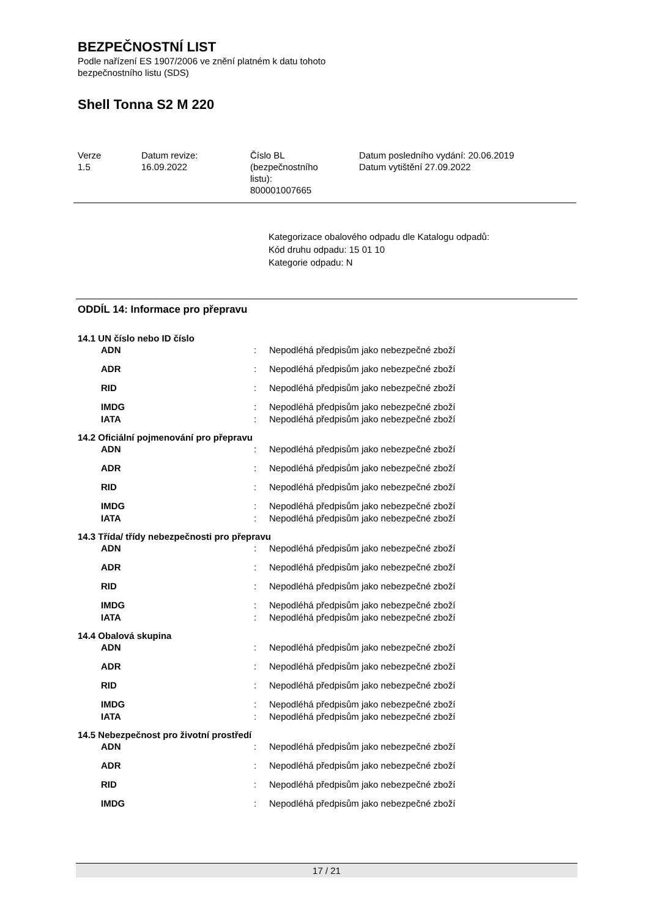BEZPEČNOSTNÍ LIST
Podle nařízení ES 1907/2006 ve znění platném k datu tohoto
bezpečnostního listu (SDS)
Shell Tonna S2 M 220
| Verze 1.5 | Datum revize: 16.09.2022 | Číslo BL (bezpečnostního listu): 800001007665 | Datum posledního vydání: 20.06.2019 Datum vytištění 27.09.2022 |
Kategorizace obalového odpadu dle Katalogu odpadů:
Kód druhu odpadu: 15 01 10
Kategorie odpadu: N
ODDÍL 14: Informace pro přepravu
14.1 UN číslo nebo ID číslo
| ADN | : | Nepodléhá předpisům jako nebezpečné zboží |
| ADR | : | Nepodléhá předpisům jako nebezpečné zboží |
| RID | : | Nepodléhá předpisům jako nebezpečné zboží |
| IMDG | : | Nepodléhá předpisům jako nebezpečné zboží |
| IATA | : | Nepodléhá předpisům jako nebezpečné zboží |
14.2 Oficiální pojmenování pro přepravu
| ADN | : | Nepodléhá předpisům jako nebezpečné zboží |
| ADR | : | Nepodléhá předpisům jako nebezpečné zboží |
| RID | : | Nepodléhá předpisům jako nebezpečné zboží |
| IMDG | : | Nepodléhá předpisům jako nebezpečné zboží |
| IATA | : | Nepodléhá předpisům jako nebezpečné zboží |
14.3 Třída/ třídy nebezpečnosti pro přepravu
| ADN | : | Nepodléhá předpisům jako nebezpečné zboží |
| ADR | : | Nepodléhá předpisům jako nebezpečné zboží |
| RID | : | Nepodléhá předpisům jako nebezpečné zboží |
| IMDG | : | Nepodléhá předpisům jako nebezpečné zboží |
| IATA | : | Nepodléhá předpisům jako nebezpečné zboží |
14.4 Obalová skupina
| ADN | : | Nepodléhá předpisům jako nebezpečné zboží |
| ADR | : | Nepodléhá předpisům jako nebezpečné zboží |
| RID | : | Nepodléhá předpisům jako nebezpečné zboží |
| IMDG | : | Nepodléhá předpisům jako nebezpečné zboží |
| IATA | : | Nepodléhá předpisům jako nebezpečné zboží |
14.5 Nebezpečnost pro životní prostředí
| ADN | : | Nepodléhá předpisům jako nebezpečné zboží |
| ADR | : | Nepodléhá předpisům jako nebezpečné zboží |
| RID | : | Nepodléhá předpisům jako nebezpečné zboží |
| IMDG | : | Nepodléhá předpisům jako nebezpečné zboží |
17 / 21